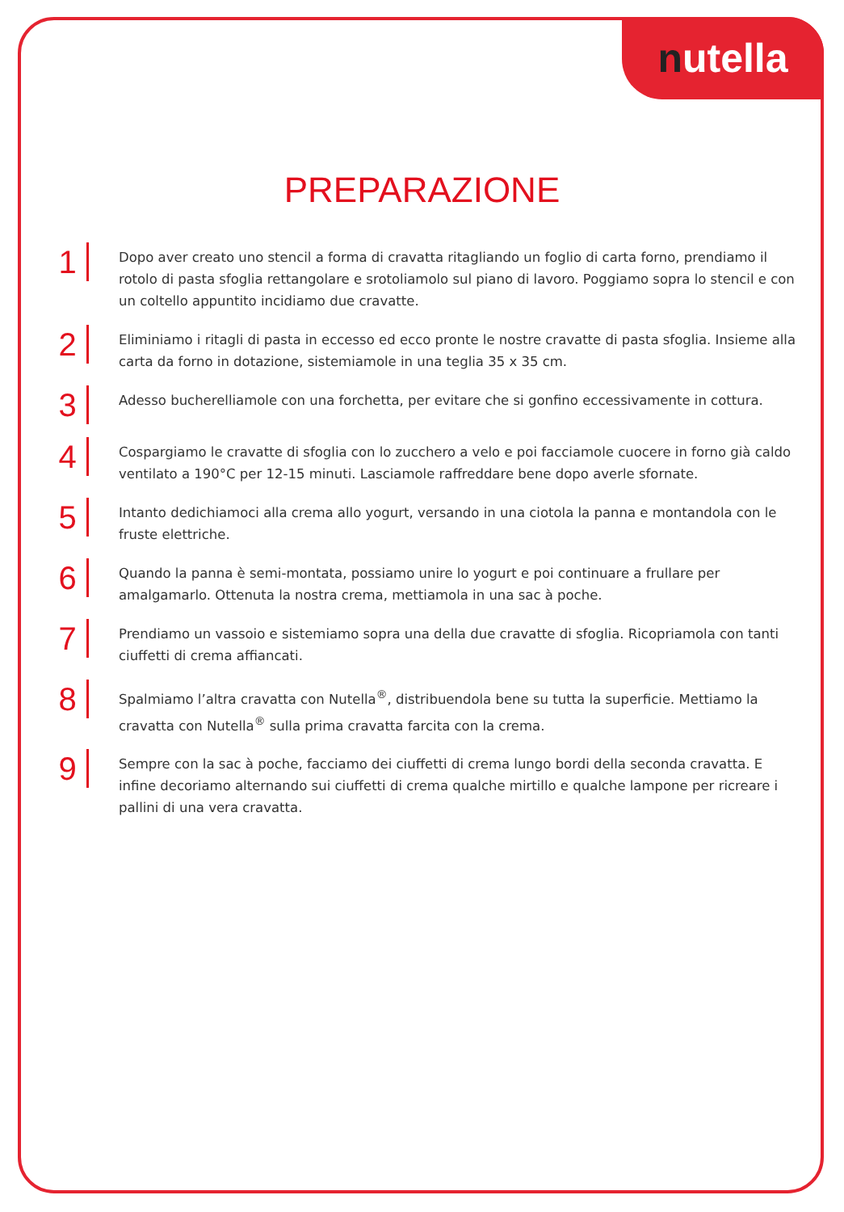nutella
PREPARAZIONE
1
Dopo aver creato uno stencil a forma di cravatta ritagliando un foglio di carta forno, prendiamo il rotolo di pasta sfoglia rettangolare e srotoliamolo sul piano di lavoro. Poggiamo sopra lo stencil e con un coltello appuntito incidiamo due cravatte.
2
Eliminiamo i ritagli di pasta in eccesso ed ecco pronte le nostre cravatte di pasta sfoglia. Insieme alla carta da forno in dotazione, sistemiamole in una teglia 35 x 35 cm.
3
Adesso bucherelliamole con una forchetta, per evitare che si gonfino eccessivamente in cottura.
4
Cospargiamo le cravatte di sfoglia con lo zucchero a velo e poi facciamole cuocere in forno già caldo ventilato a 190°C per 12-15 minuti. Lasciamole raffreddare bene dopo averle sfornate.
5
Intanto dedichiamoci alla crema allo yogurt, versando in una ciotola la panna e montandola con le fruste elettriche.
6
Quando la panna è semi-montata, possiamo unire lo yogurt e poi continuare a frullare per amalgamarlo. Ottenuta la nostra crema, mettiamola in una sac à poche.
7
Prendiamo un vassoio e sistemiamo sopra una della due cravatte di sfoglia. Ricopriamola con tanti ciuffetti di crema affiancati.
8
Spalmiamo l’altra cravatta con Nutella<sup>®</sup>, distribuendola bene su tutta la superficie. Mettiamo la cravatta con Nutella<sup>®</sup> sulla prima cravatta farcita con la crema.
9
Sempre con la sac à poche, facciamo dei ciuffetti di crema lungo bordi della seconda cravatta. E infine decoriamo alternando sui ciuffetti di crema qualche mirtillo e qualche lampone per ricreare i pallini di una vera cravatta.